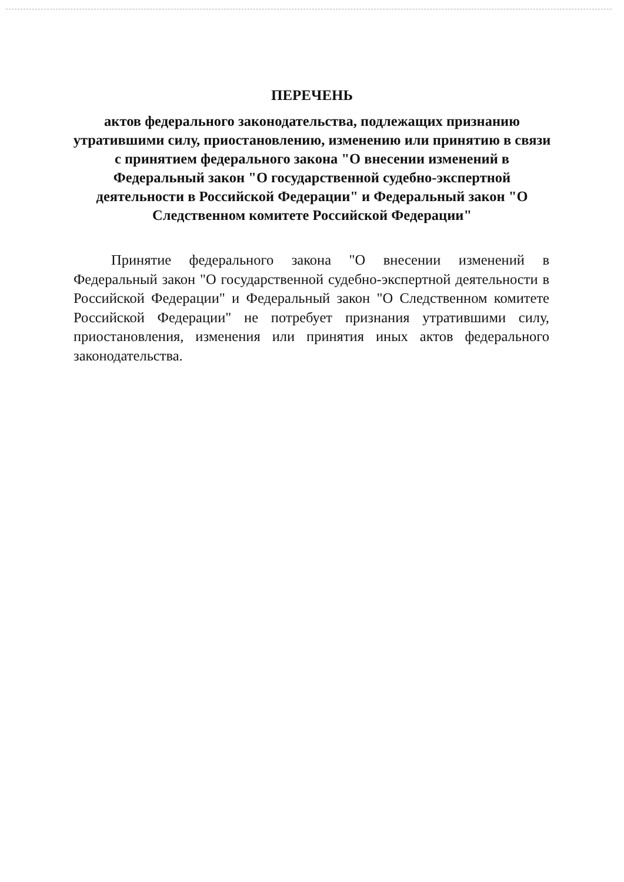ПЕРЕЧЕНЬ
актов федерального законодательства, подлежащих признанию утратившими силу, приостановлению, изменению или принятию в связи с принятием федерального закона "О внесении изменений в Федеральный закон "О государственной судебно-экспертной деятельности в Российской Федерации" и Федеральный закон "О Следственном комитете Российской Федерации"
Принятие федерального закона "О внесении изменений в Федеральный закон "О государственной судебно-экспертной деятельности в Российской Федерации" и Федеральный закон "О Следственном комитете Российской Федерации" не потребует признания утратившими силу, приостановления, изменения или принятия иных актов федерального законодательства.